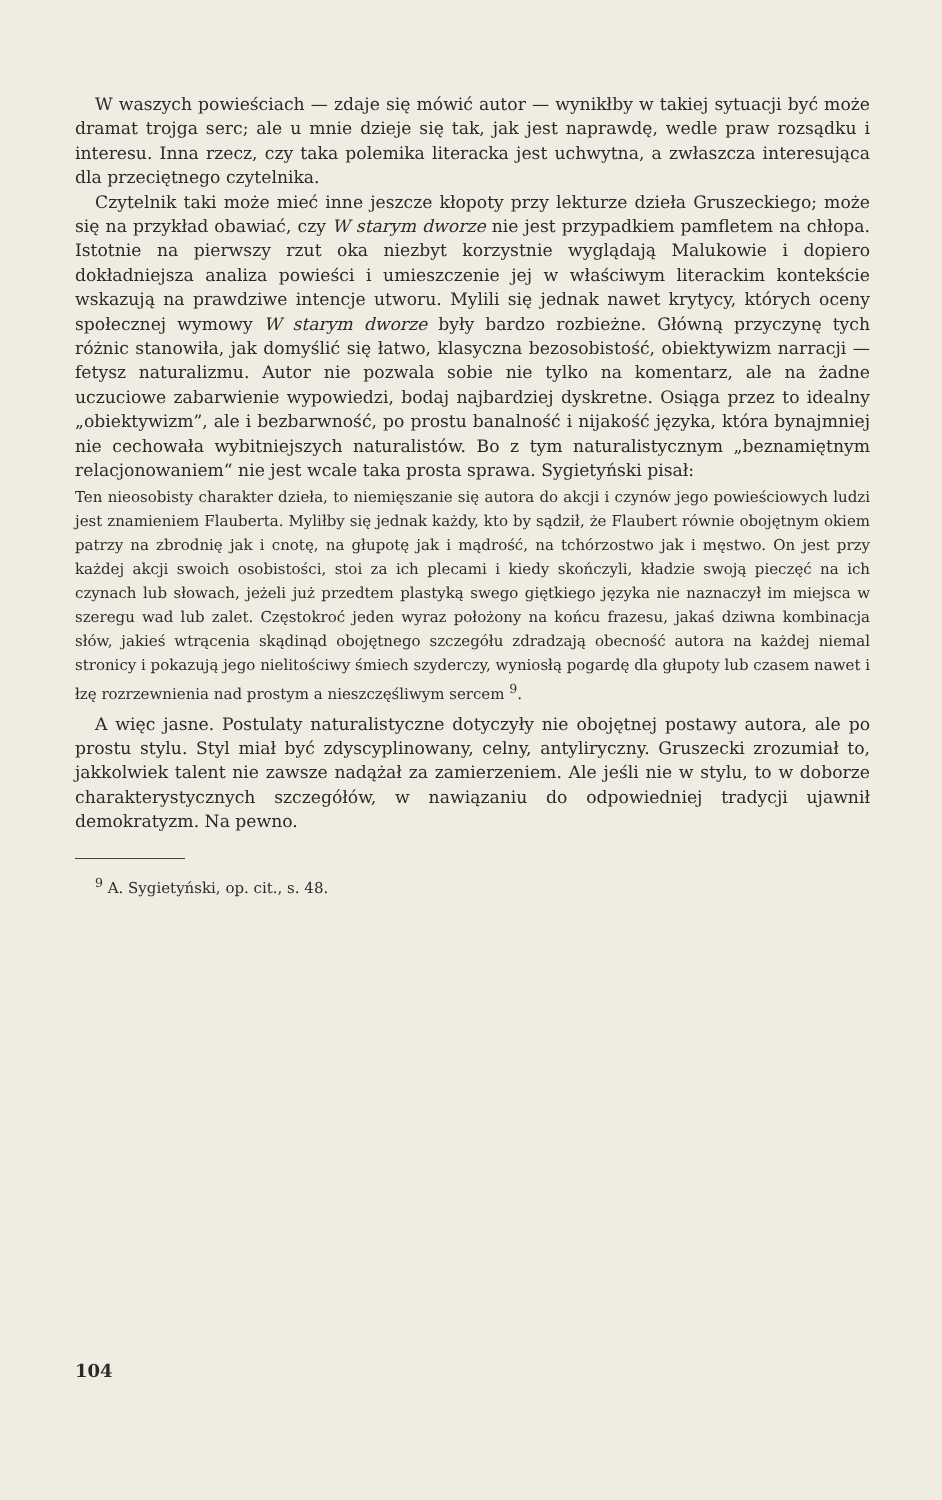W waszych powieściach — zdaje się mówić autor — wynikłby w takiej sytuacji być może dramat trojga serc; ale u mnie dzieje się tak, jak jest naprawdę, wedle praw rozsądku i interesu. Inna rzecz, czy taka polemika literacka jest uchwytna, a zwłaszcza interesująca dla przeciętnego czytelnika.
Czytelnik taki może mieć inne jeszcze kłopoty przy lekturze dzieła Gruszeckiego; może się na przykład obawiać, czy W starym dworze nie jest przypadkiem pamfletem na chłopa. Istotnie na pierwszy rzut oka niezbyt korzystnie wyglądają Malukowie i dopiero dokładniejsza analiza powieści i umieszczenie jej w właściwym literackim kontekście wskazują na prawdziwe intencje utworu. Mylili się jednak nawet krytycy, których oceny społecznej wymowy W starym dworze były bardzo rozbieżne. Główną przyczynę tych różnic stanowiła, jak domyślić się łatwo, klasyczna bezosobistość, obiektywizm narracji — fetysz naturalizmu. Autor nie pozwala sobie nie tylko na komentarz, ale na żadne uczuciowe zabarwienie wypowiedzi, bodaj najbardziej dyskretne. Osiąga przez to idealny „obiektywizm”, ale i bezbarwność, po prostu banalność i nijakość języka, która bynajmniej nie cechowała wybitniejszych naturalistów. Bo z tym naturalistycznym „beznamiętnym relacjonowaniem“ nie jest wcale taka prosta sprawa. Sygietyński pisał:
Ten nieosobisty charakter dzieła, to niemięszanie się autora do akcji i czynów jego powieściowych ludzi jest znamieniem Flauberta. Myliłby się jednak każdy, kto by sądził, że Flaubert równie obojętnym okiem patrzy na zbrodnię jak i cnotę, na głupotę jak i mądrość, na tchórzostwo jak i męstwo. On jest przy każdej akcji swoich osobistości, stoi za ich plecami i kiedy skończyli, kładzie swoją pieczęć na ich czynach lub słowach, jeżeli już przedtem plastyką swego giętkiego języka nie naznaczył im miejsca w szeregu wad lub zalet. Częstokroć jeden wyraz położony na końcu frazesu, jakaś dziwna kombinacja słów, jakieś wtrącenia skądinąd obojętnego szczegółu zdradzają obecność autora na każdej niemal stronicy i pokazują jego nielitościwy śmiech szyderczy, wyniosłą pogardę dla głupoty lub czasem nawet i łzę rozrzewnienia nad prostym a nieszczęśliwym sercem <sup>9</sup>.
A więc jasne. Postulaty naturalistyczne dotyczyły nie obojętnej postawy autora, ale po prostu stylu. Styl miał być zdyscyplinowany, celny, antyliryczny. Gruszecki zrozumiał to, jakkolwiek talent nie zawsze nadążał za zamierzeniem. Ale jeśli nie w stylu, to w doborze charakterystycznych szczegółów, w nawiązaniu do odpowiedniej tradycji ujawnił demokratyzm. Na pewno.
<sup>9</sup> A. Sygietyński, op. cit., s. 48.
104